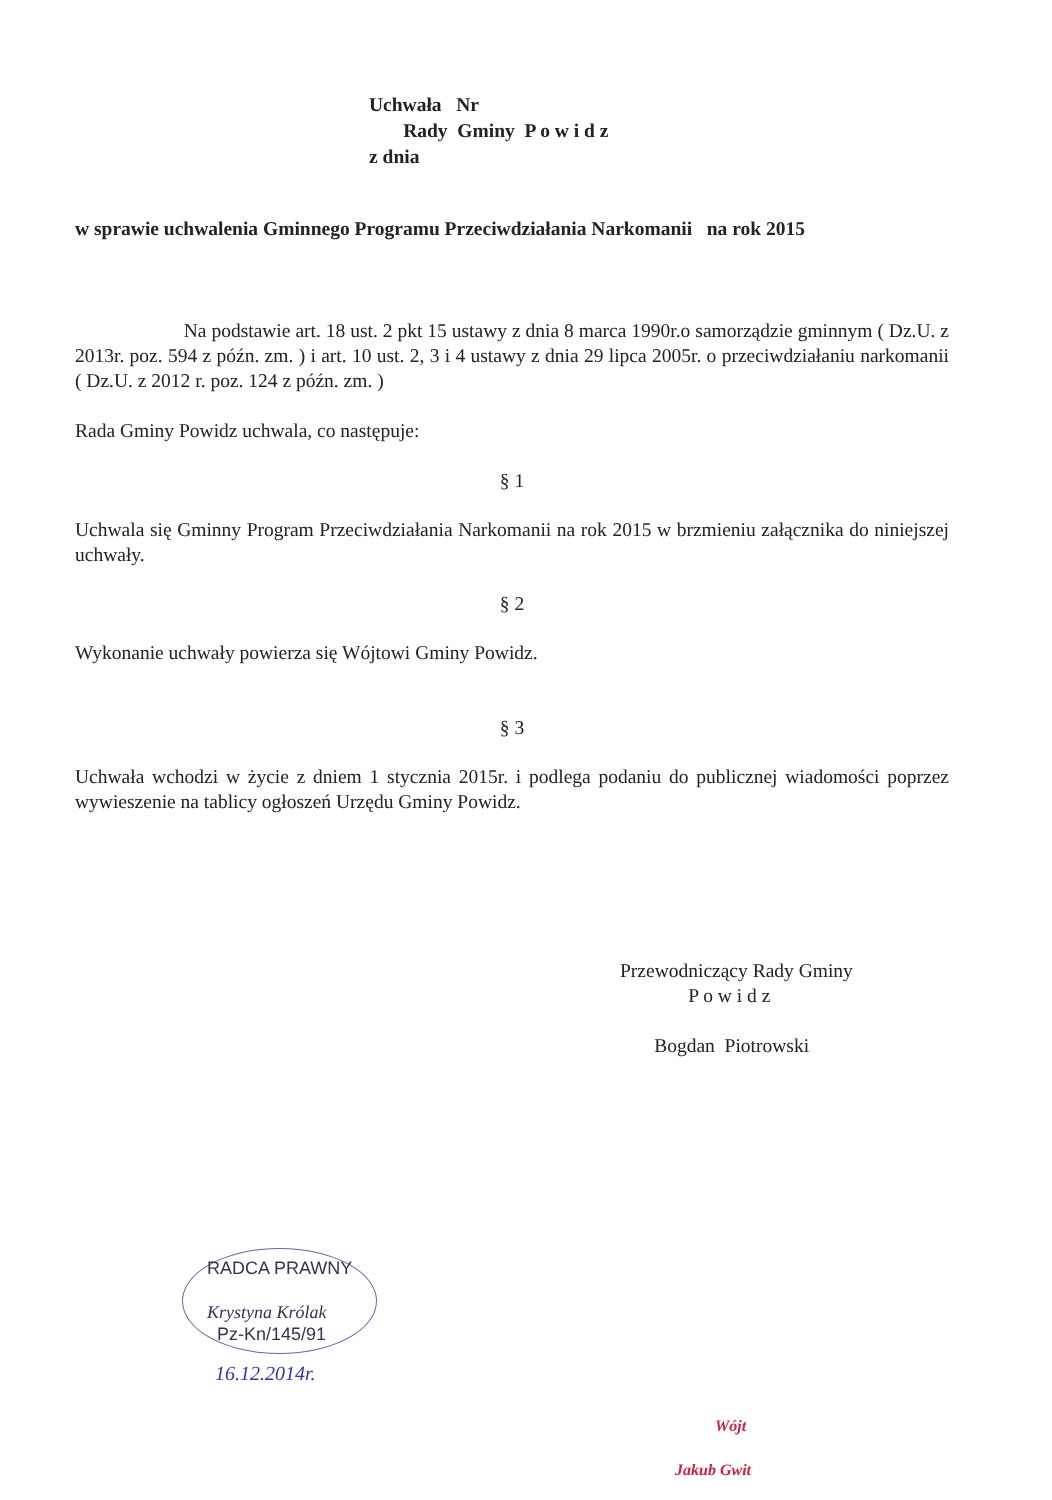Uchwała Nr
Rady Gminy P o w i d z
z dnia
w sprawie uchwalenia Gminnego Programu Przeciwdziałania Narkomanii na rok 2015
Na podstawie art. 18 ust. 2 pkt 15 ustawy z dnia 8 marca 1990r.o samorządzie gminnym ( Dz.U. z 2013r. poz. 594 z późn. zm. ) i art. 10 ust. 2, 3 i 4 ustawy z dnia 29 lipca 2005r. o przeciwdziałaniu narkomanii ( Dz.U. z 2012 r. poz. 124 z późn. zm. )
Rada Gminy Powidz uchwala, co następuje:
§ 1
Uchwala się Gminny Program Przeciwdziałania Narkomanii na rok 2015 w brzmieniu załącznika do niniejszej uchwały.
§ 2
Wykonanie uchwały powierza się Wójtowi Gminy Powidz.
§ 3
Uchwała wchodzi w życie z dniem 1 stycznia 2015r. i podlega podaniu do publicznej wiadomości poprzez wywieszenie na tablicy ogłoszeń Urzędu Gminy Powidz.
Przewodniczący Rady Gminy
P o w i d z
Bogdan Piotrowski
RADCA PRAWNY
Krystyna Królak
Pz-Kn/145/91
16.12.2014r.
Wójt
Jakub Gwit